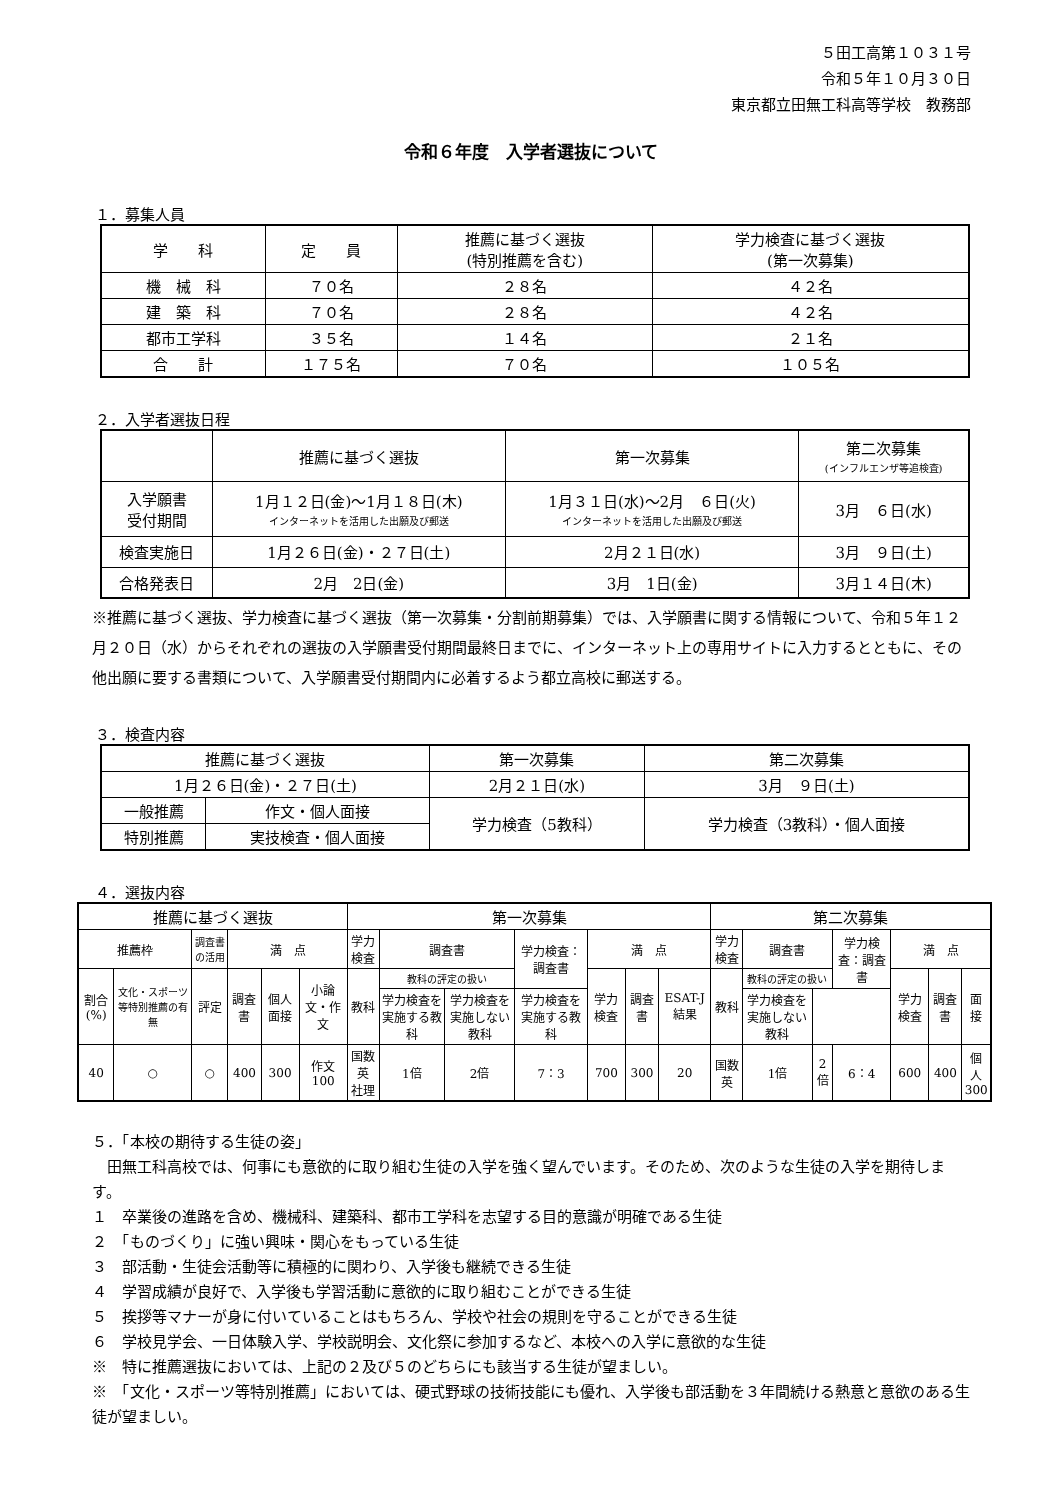５田工高第１０３１号
令和５年１０月３０日
東京都立田無工科高等学校　教務部
令和６年度　入学者選抜について
１．募集人員
| 学 科 | 定 員 | 推薦に基づく選抜 (特別推薦を含む) | 学力検査に基づく選抜 (第一次募集) |
| --- | --- | --- | --- |
| 機 械 科 | ７０名 | ２８名 | ４２名 |
| 建 築 科 | ７０名 | ２８名 | ４２名 |
| 都市工学科 | ３５名 | １４名 | ２１名 |
| 合 計 | １７５名 | ７０名 | １０５名 |
２．入学者選抜日程
| | 推薦に基づく選抜 | 第一次募集 | 第二次募集 (インフルエンザ等追検査) |
| --- | --- | --- | --- |
| 入学願書 受付期間 | 1月１２日(金)～1月１８日(木) インターネットを活用した出願及び郵送 | 1月３１日(水)～2月 ６日(火) インターネットを活用した出願及び郵送 | 3月 ６日(水) |
| 検査実施日 | 1月２６日(金)・２７日(土) | 2月２１日(水) | 3月 ９日(土) |
| 合格発表日 | 2月 2日(金) | 3月 1日(金) | 3月１４日(木) |
※推薦に基づく選抜、学力検査に基づく選抜（第一次募集・分割前期募集）では、入学願書に関する情報について、令和５年１２月２０日（水）からそれぞれの選抜の入学願書受付期間最終日までに、インターネット上の専用サイトに入力するとともに、その他出願に要する書類について、入学願書受付期間内に必着するよう都立高校に郵送する。
３．検査内容
| 推薦に基づく選抜 | | 第一次募集 | 第二次募集 |
| --- | --- | --- | --- |
| 1月２６日(金)・２７日(土) | | 2月２１日(水) | 3月 ９日(土) |
| 一般推薦 | 作文・個人面接 | 学力検査（5教科） | 学力検査（3教科）・個人面接 |
| 特別推薦 | 実技検査・個人面接 | | |
４．選抜内容
| 推薦に基づく選抜 | | | | | | 第一次募集 | | | | | | | 第二次募集 | | | | | | |
| --- | --- | --- | --- | --- | --- | --- | --- | --- | --- | --- | --- | --- | --- | --- | --- | --- | --- | --- | --- |
| 推薦枠 | | 調査書の活用 | 満 点 | | | 学力検査 | 調査書 | | 学力検査：調査書 | 満 点 | | | 学力検査 | 調査書 | | 学力検査：調査書 | 満 点 | | |
| 割合(%) | 文化・スポーツ等特別推薦の有無 | 評定 | 調査書 | 個人面接 | 小論文・作文 | 教科 | 教科の評定の扱い | | | 学力検査 | 調査書 | ESAT-J結果 | 教科 | 教科の評定の扱い | | | 学力検査 | 調査書 | 面接 |
| | | | | | | | 学力検査を実施する教科 | 学力検査を実施しない教科 | 学力検査を実施する教科 | | | | | 学力検査を実施しない教科 | | | | | |
| 40 | ○ | ○ | 400 | 300 | 作文 100 | 国数英 社理 | 1倍 | 2倍 | 7：3 | 700 | 300 | 20 | 国数 英 | 1倍 | 2倍 | 6：4 | 600 | 400 | 個人 300 |
５．「本校の期待する生徒の姿」
　田無工科高校では、何事にも意欲的に取り組む生徒の入学を強く望んでいます。そのため、次のような生徒の入学を期待します。
１　卒業後の進路を含め、機械科、建築科、都市工学科を志望する目的意識が明確である生徒
２　「ものづくり」に強い興味・関心をもっている生徒
３　部活動・生徒会活動等に積極的に関わり、入学後も継続できる生徒
４　学習成績が良好で、入学後も学習活動に意欲的に取り組むことができる生徒
５　挨拶等マナーが身に付いていることはもちろん、学校や社会の規則を守ることができる生徒
６　学校見学会、一日体験入学、学校説明会、文化祭に参加するなど、本校への入学に意欲的な生徒
※　特に推薦選抜においては、上記の２及び５のどちらにも該当する生徒が望ましい。
※　「文化・スポーツ等特別推薦」においては、硬式野球の技術技能にも優れ、入学後も部活動を３年間続ける熱意と意欲のある生徒が望ましい。